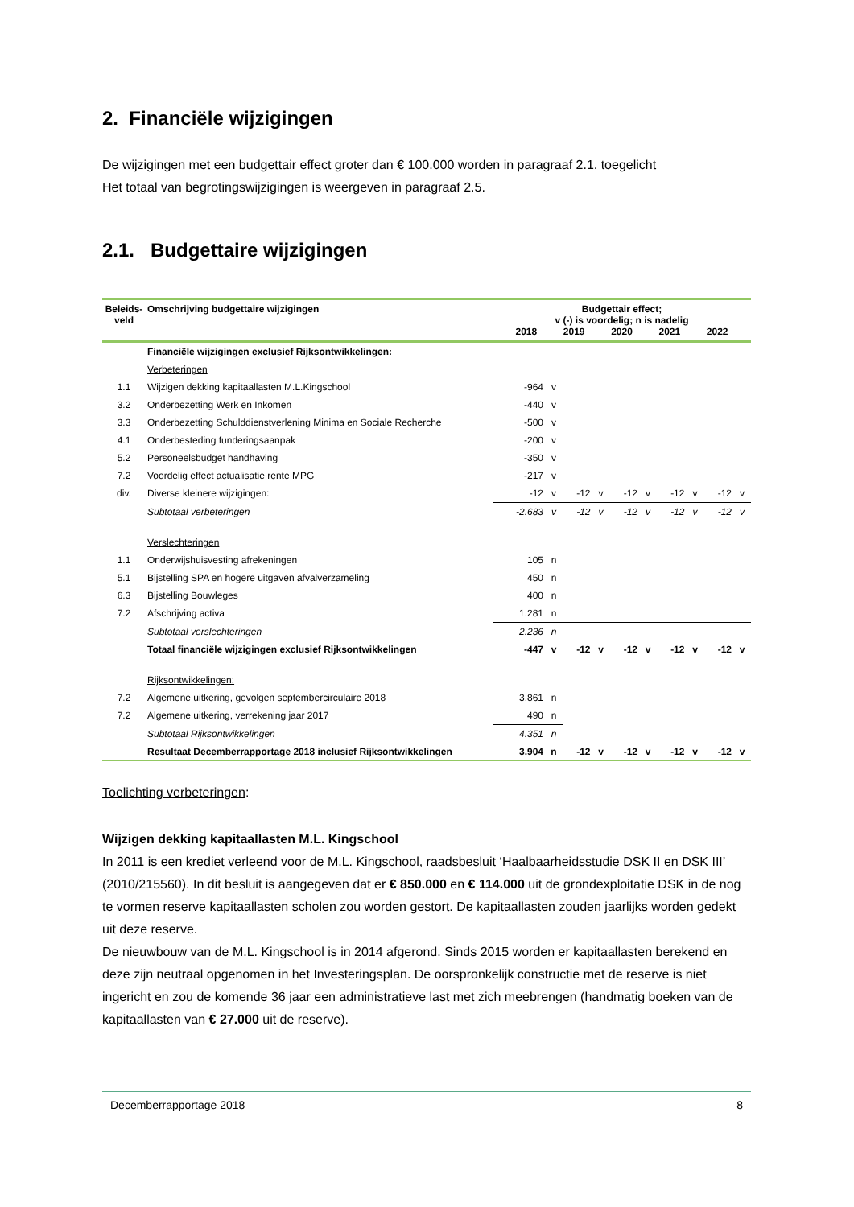2. Financiële wijzigingen
De wijzigingen met een budgettair effect groter dan € 100.000 worden in paragraaf 2.1. toegelicht
Het totaal van begrotingswijzigingen is weergeven in paragraaf 2.5.
2.1. Budgettaire wijzigingen
| Beleids- veld | Omschrijving budgettaire wijzigingen | Budgettair effect; v (-) is voordelig; n is nadelig 2018 2019 2020 2021 2022 | | | | | | | | | |
| --- | --- | --- | --- | --- | --- | --- | --- | --- | --- | --- | --- |
| | Financiële wijzigingen exclusief Rijksontwikkelingen: | | | | | | | | | | |
| | Verbeteringen | | | | | | | | | | |
| 1.1 | Wijzigen dekking kapitaallasten M.L.Kingschool | -964 | v | | | | | | | | |
| 3.2 | Onderbezetting Werk en Inkomen | -440 | v | | | | | | | | |
| 3.3 | Onderbezetting Schulddienstverlening Minima en Sociale Recherche | -500 | v | | | | | | | | |
| 4.1 | Onderbesteding funderingsaanpak | -200 | v | | | | | | | | |
| 5.2 | Personeelsbudget handhaving | -350 | v | | | | | | | | |
| 7.2 | Voordelig effect actualisatie rente MPG | -217 | v | | | | | | | | |
| div. | Diverse kleinere wijzigingen: | -12 | v | -12 | v | -12 | v | -12 | v | -12 | v |
| | Subtotaal verbeteringen | -2.683 | v | -12 | v | -12 | v | -12 | v | -12 | v |
| | Verslechteringen | | | | | | | | | | |
| 1.1 | Onderwijshuisvesting afrekeningen | 105 | n | | | | | | | | |
| 5.1 | Bijstelling SPA en hogere uitgaven afvalverzameling | 450 | n | | | | | | | | |
| 6.3 | Bijstelling Bouwleges | 400 | n | | | | | | | | |
| 7.2 | Afschrijving activa | 1.281 | n | | | | | | | | |
| | Subtotaal verslechteringen | 2.236 | n | | | | | | | | |
| | Totaal financiële wijzigingen exclusief Rijksontwikkelingen | -447 | v | -12 | v | -12 | v | -12 | v | -12 | v |
| | Rijksontwikkelingen: | | | | | | | | | | |
| 7.2 | Algemene uitkering, gevolgen septembercirculaire 2018 | 3.861 | n | | | | | | | | |
| 7.2 | Algemene uitkering, verrekening jaar 2017 | 490 | n | | | | | | | | |
| | Subtotaal Rijksontwikkelingen | 4.351 | n | | | | | | | | |
| | Resultaat Decemberrapportage 2018 inclusief Rijksontwikkelingen | 3.904 | n | -12 | v | -12 | v | -12 | v | -12 | v |
Toelichting verbeteringen:
Wijzigen dekking kapitaallasten M.L. Kingschool
In 2011 is een krediet verleend voor de M.L. Kingschool, raadsbesluit ‘Haalbaarheidsstudie DSK II en DSK III’ (2010/215560). In dit besluit is aangegeven dat er € 850.000 en € 114.000 uit de grondexploitatie DSK in de nog te vormen reserve kapitaallasten scholen zou worden gestort. De kapitaallasten zouden jaarlijks worden gedekt uit deze reserve.
De nieuwbouw van de M.L. Kingschool is in 2014 afgerond. Sinds 2015 worden er kapitaallasten berekend en deze zijn neutraal opgenomen in het Investeringsplan. De oorspronkelijk constructie met de reserve is niet ingericht en zou de komende 36 jaar een administratieve last met zich meebrengen (handmatig boeken van de kapitaallasten van € 27.000 uit de reserve).
Decemberrapportage 2018 8